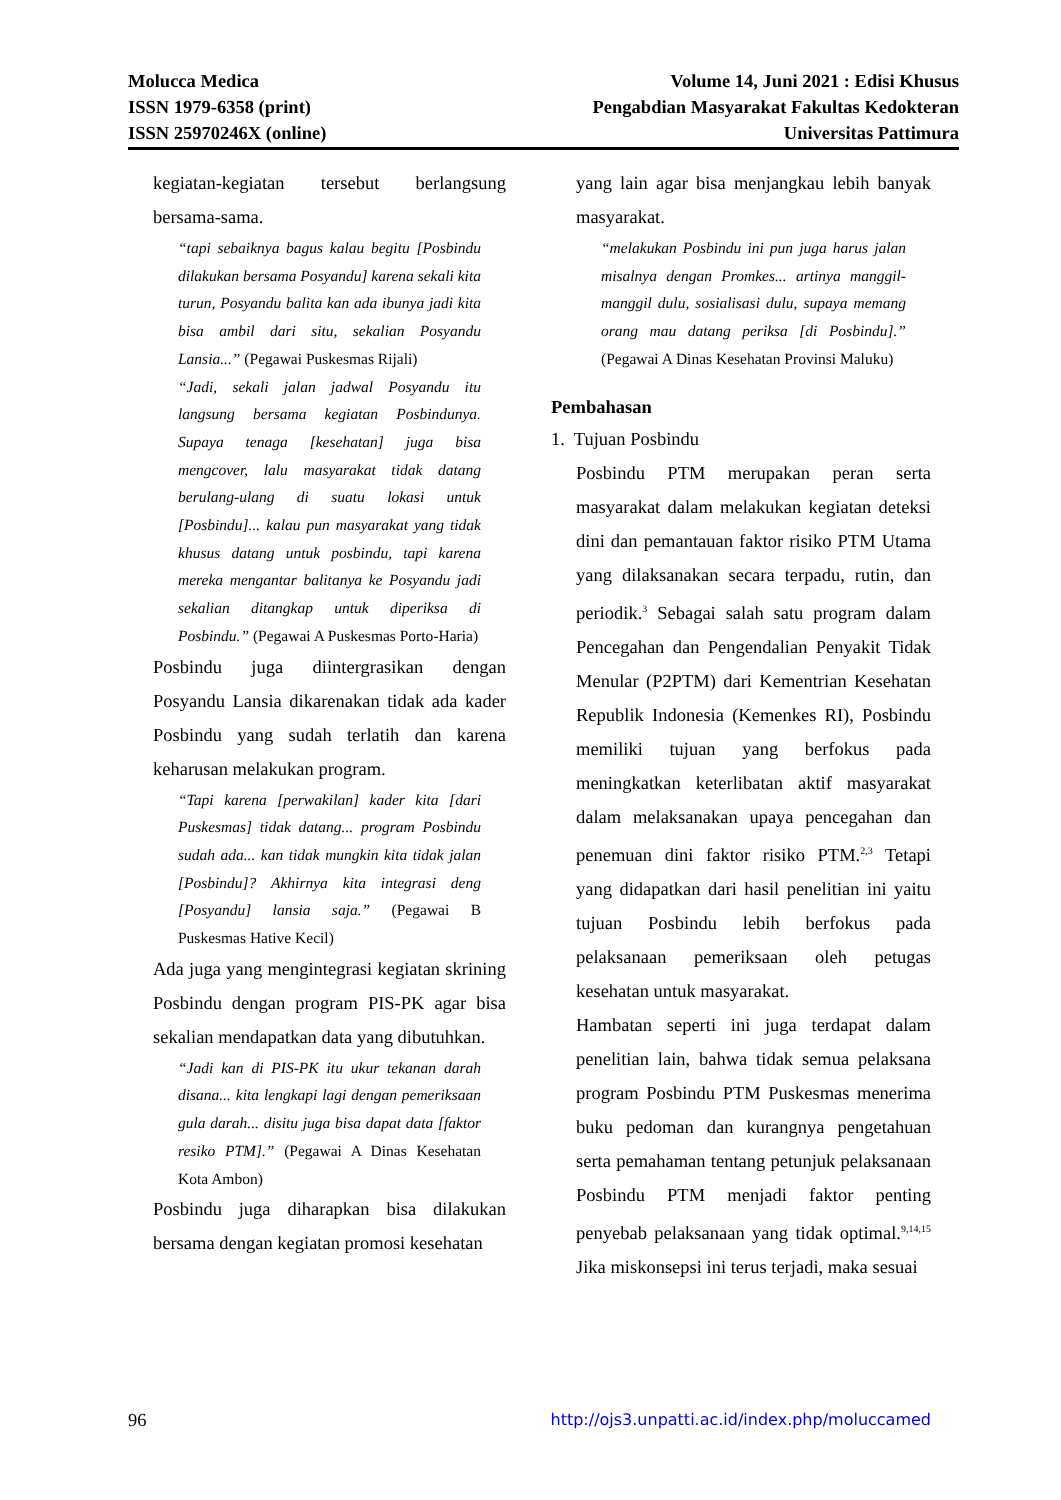Molucca Medica
ISSN 1979-6358 (print)
ISSN 25970246X (online)
Volume 14, Juni 2021 : Edisi Khusus
Pengabdian Masyarakat Fakultas Kedokteran
Universitas Pattimura
kegiatan-kegiatan tersebut berlangsung bersama-sama.
“tapi sebaiknya bagus kalau begitu [Posbindu dilakukan bersama Posyandu] karena sekali kita turun, Posyandu balita kan ada ibunya jadi kita bisa ambil dari situ, sekalian Posyandu Lansia...” (Pegawai Puskesmas Rijali)
“Jadi, sekali jalan jadwal Posyandu itu langsung bersama kegiatan Posbindunya. Supaya tenaga [kesehatan] juga bisa mengcover, lalu masyarakat tidak datang berulang-ulang di suatu lokasi untuk [Posbindu]... kalau pun masyarakat yang tidak khusus datang untuk posbindu, tapi karena mereka mengantar balitanya ke Posyandu jadi sekalian ditangkap untuk diperiksa di Posbindu.” (Pegawai A Puskesmas Porto-Haria)
Posbindu juga diintergrasikan dengan Posyandu Lansia dikarenakan tidak ada kader Posbindu yang sudah terlatih dan karena keharusan melakukan program.
“Tapi karena [perwakilan] kader kita [dari Puskesmas] tidak datang... program Posbindu sudah ada... kan tidak mungkin kita tidak jalan [Posbindu]? Akhirnya kita integrasi deng [Posyandu] lansia saja.” (Pegawai B Puskesmas Hative Kecil)
Ada juga yang mengintegrasi kegiatan skrining Posbindu dengan program PIS-PK agar bisa sekalian mendapatkan data yang dibutuhkan.
“Jadi kan di PIS-PK itu ukur tekanan darah disana... kita lengkapi lagi dengan pemeriksaan gula darah... disitu juga bisa dapat data [faktor resiko PTM].” (Pegawai A Dinas Kesehatan Kota Ambon)
Posbindu juga diharapkan bisa dilakukan bersama dengan kegiatan promosi kesehatan
yang lain agar bisa menjangkau lebih banyak masyarakat.
“melakukan Posbindu ini pun juga harus jalan misalnya dengan Promkes... artinya manggil-manggil dulu, sosialisasi dulu, supaya memang orang mau datang periksa [di Posbindu].” (Pegawai A Dinas Kesehatan Provinsi Maluku)
Pembahasan
1. Tujuan Posbindu
Posbindu PTM merupakan peran serta masyarakat dalam melakukan kegiatan deteksi dini dan pemantauan faktor risiko PTM Utama yang dilaksanakan secara terpadu, rutin, dan periodik.<sup>3</sup> Sebagai salah satu program dalam Pencegahan dan Pengendalian Penyakit Tidak Menular (P2PTM) dari Kementrian Kesehatan Republik Indonesia (Kemenkes RI), Posbindu memiliki tujuan yang berfokus pada meningkatkan keterlibatan aktif masyarakat dalam melaksanakan upaya pencegahan dan penemuan dini faktor risiko PTM.<sup>2,3</sup> Tetapi yang didapatkan dari hasil penelitian ini yaitu tujuan Posbindu lebih berfokus pada pelaksanaan pemeriksaan oleh petugas kesehatan untuk masyarakat.
Hambatan seperti ini juga terdapat dalam penelitian lain, bahwa tidak semua pelaksana program Posbindu PTM Puskesmas menerima buku pedoman dan kurangnya pengetahuan serta pemahaman tentang petunjuk pelaksanaan Posbindu PTM menjadi faktor penting penyebab pelaksanaan yang tidak optimal.<sup>9,14,15</sup> Jika miskonsepsi ini terus terjadi, maka sesuai
96 http://ojs3.unpatti.ac.id/index.php/moluccamed